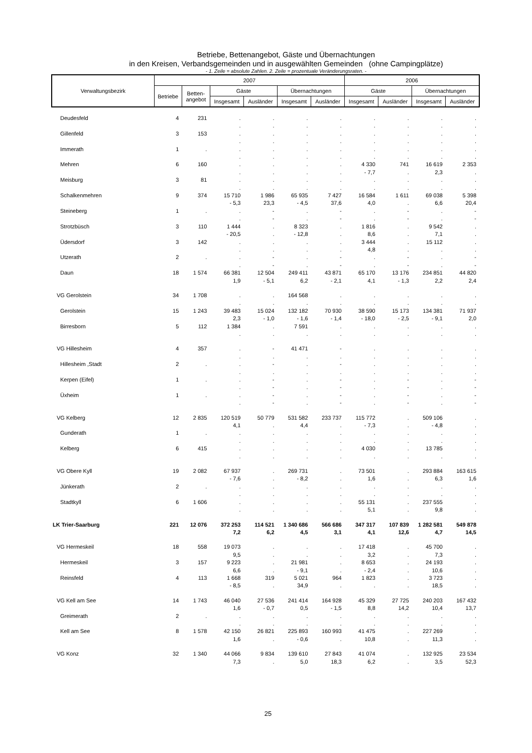Betriebe, Bettenangebot, Gäste und Übernachtungen
in den Kreisen, Verbandsgemeinden und in ausgewählten Gemeinden (ohne Campingplätze)
- 1. Zeile = absolute Zahlen. 2. Zeile = prozentuale Veränderungsraten. -
| Verwaltungsbezirk | 2007 | | | | | | 2006 | | | |
| --- | --- | --- | --- | --- | --- | --- | --- | --- | --- | --- |
| | Betriebe | Betten- angebot | Gäste | | Übernachtungen | | Gäste | | Übernachtungen | |
| | | | Insgesamt | Ausländer | Insgesamt | Ausländer | Insgesamt | Ausländer | Insgesamt | Ausländer |
| Deudesfeld | 4 | 231 | . | . | . | . | . | . | . | . |
| | | | . | . | . | . | . | . | . | . |
| Gillenfeld | 3 | 153 | . | . | . | . | . | . | . | . |
| | | | . | . | . | . | . | . | . | . |
| Immerath | 1 | . | . | . | . | . | . | . | . | . |
| | | | . | . | . | . | . | . | . | . |
| Mehren | 6 | 160 | . | . | . | . | 4 330 | 741 | 16 619 | 2 353 |
| | | | . | . | . | . | - 7,7 | . | 2,3 | . |
| Meisburg | 3 | 81 | . | . | . | . | . | . | . | . |
| | | | . | . | . | . | . | . | . | . |
| Schalkenmehren | 9 | 374 | 15 710 | 1 986 | 65 935 | 7 427 | 16 584 | 1 611 | 69 038 | 5 398 |
| | | | - 5,3 | 23,3 | - 4,5 | 37,6 | 4,0 | . | 6,6 | 20,4 |
| Steineberg | 1 | . | . | - | . | - | . | - | . | - |
| | | | . | - | . | - | . | - | . | - |
| Strotzbüsch | 3 | 110 | 1 444 | . | 8 323 | . | 1 816 | . | 9 542 | . |
| | | | - 20,5 | . | - 12,8 | . | 8,6 | . | 7,1 | . |
| Üdersdorf | 3 | 142 | . | . | . | . | 3 444 | . | 15 112 | . |
| | | | . | . | . | . | 4,8 | . | . | . |
| Utzerath | 2 | . | . | - | . | - | . | - | . | - |
| | | | . | - | . | - | . | - | . | - |
| Daun | 18 | 1 574 | 66 381 | 12 504 | 249 411 | 43 871 | 65 170 | 13 176 | 234 851 | 44 820 |
| | | | 1,9 | - 5,1 | 6,2 | - 2,1 | 4,1 | - 1,3 | 2,2 | 2,4 |
| VG Gerolstein | 34 | 1 708 | . | . | 164 568 | . | . | . | . | . |
| | | | . | . | . | . | . | . | . | . |
| Gerolstein | 15 | 1 243 | 39 483 | 15 024 | 132 182 | 70 930 | 38 590 | 15 173 | 134 381 | 71 937 |
| | | | 2,3 | - 1,0 | - 1,6 | - 1,4 | - 18,0 | - 2,5 | - 9,1 | 2,0 |
| Birresborn | 5 | 112 | 1 384 | . | 7 591 | . | . | . | . | . |
| | | | . | . | . | . | . | . | . | . |
| VG Hillesheim | 4 | 357 | . | - | 41 471 | - | . | . | . | . |
| | | | . | . | . | . | . | . | . | . |
| Hillesheim ,Stadt | 2 | . | . | - | . | - | . | . | . | . |
| | | | . | . | . | . | . | . | . | . |
| Kerpen (Eifel) | 1 | . | . | - | . | - | . | - | . | - |
| | | | . | - | . | - | . | - | . | - |
| Üxheim | 1 | . | . | - | . | - | . | - | . | - |
| | | | . | - | . | - | . | - | . | - |
| VG Kelberg | 12 | 2 835 | 120 519 | 50 779 | 531 582 | 233 737 | 115 772 | . | 509 106 | . |
| | | | 4,1 | . | 4,4 | . | - 7,3 | . | - 4,8 | . |
| Gunderath | 1 | . | . | . | . | . | . | . | . | . |
| | | | . | . | . | . | . | . | . | . |
| Kelberg | 6 | 415 | . | . | . | . | 4 030 | . | 13 785 | . |
| | | | . | . | . | . | . | . | . | . |
| VG Obere Kyll | 19 | 2 082 | 67 937 | . | 269 731 | . | 73 501 | . | 293 884 | 163 615 |
| | | | - 7,6 | . | - 8,2 | . | 1,6 | . | 6,3 | 1,6 |
| Jünkerath | 2 | . | . | . | . | . | . | . | . | . |
| | | | . | . | . | . | . | . | . | . |
| Stadtkyll | 6 | 1 606 | . | . | . | . | 55 131 | . | 237 555 | . |
| | | | . | . | . | . | 5,1 | . | 9,8 | . |
| LK Trier-Saarburg | 221 | 12 076 | 372 253 | 114 521 | 1 340 686 | 566 686 | 347 317 | 107 839 | 1 282 581 | 549 878 |
| | | | 7,2 | 6,2 | 4,5 | 3,1 | 4,1 | 12,6 | 4,7 | 14,5 |
| VG Hermeskeil | 18 | 558 | 19 073 | . | . | . | 17 418 | . | 45 700 | . |
| | | | 9,5 | . | . | . | 3,2 | . | 7,3 | . |
| Hermeskeil | 3 | 157 | 9 223 | . | 21 981 | . | 8 653 | . | 24 193 | . |
| | | | 6,6 | . | - 9,1 | . | - 2,4 | . | 10,6 | . |
| Reinsfeld | 4 | 113 | 1 668 | 319 | 5 021 | 964 | 1 823 | . | 3 723 | . |
| | | | - 8,5 | . | 34,9 | . | . | . | 18,5 | . |
| VG Kell am See | 14 | 1 743 | 46 040 | 27 536 | 241 414 | 164 928 | 45 329 | 27 725 | 240 203 | 167 432 |
| | | | 1,6 | - 0,7 | 0,5 | - 1,5 | 8,8 | 14,2 | 10,4 | 13,7 |
| Greimerath | 2 | . | . | . | . | . | . | . | . | . |
| | | | . | . | . | . | . | . | . | . |
| Kell am See | 8 | 1 578 | 42 150 | 26 821 | 225 893 | 160 993 | 41 475 | . | 227 269 | . |
| | | | 1,6 | . | - 0,6 | . | 10,8 | . | 11,3 | . |
| VG Konz | 32 | 1 340 | 44 066 | 9 834 | 139 610 | 27 843 | 41 074 | . | 132 925 | 23 534 |
| | | | 7,3 | . | 5,0 | 18,3 | 6,2 | . | 3,5 | 52,3 |
25